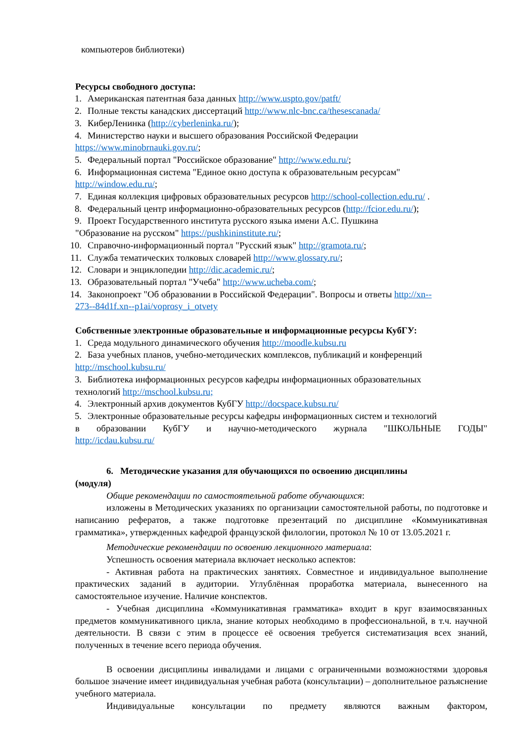компьютеров библиотеки)
Ресурсы свободного доступа:
1. Американская патентная база данных http://www.uspto.gov/patft/
2. Полные тексты канадских диссертаций http://www.nlc-bnc.ca/thesescanada/
3. КиберЛенинка (http://cyberleninka.ru/);
4. Министерство науки и высшего образования Российской Федерации
https://www.minobrnauki.gov.ru/;
5. Федеральный портал "Российское образование" http://www.edu.ru/;
6. Информационная система "Единое окно доступа к образовательным ресурсам"
http://window.edu.ru/;
7. Единая коллекция цифровых образовательных ресурсов http://school-collection.edu.ru/ .
8. Федеральный центр информационно-образовательных ресурсов (http://fcior.edu.ru/);
9. Проект Государственного института русского языка имени А.С. Пушкина
"Образование на русском" https://pushkininstitute.ru/;
10. Справочно-информационный портал "Русский язык" http://gramota.ru/;
11. Служба тематических толковых словарей http://www.glossary.ru/;
12. Словари и энциклопедии http://dic.academic.ru/;
13. Образовательный портал "Учеба" http://www.ucheba.com/;
14. Законопроект "Об образовании в Российской Федерации". Вопросы и ответы http://xn--
273--84d1f.xn--p1ai/voprosy_i_otvety
Собственные электронные образовательные и информационные ресурсы КубГУ:
1. Среда модульного динамического обучения http://moodle.kubsu.ru
2. База учебных планов, учебно-методических комплексов, публикаций и конференций
http://mschool.kubsu.ru/
3. Библиотека информационных ресурсов кафедры информационных образовательных
технологий http://mschool.kubsu.ru;
4. Электронный архив документов КубГУ http://docspace.kubsu.ru/
5. Электронные образовательные ресурсы кафедры информационных систем и технологий
в образовании КубГУ и научно-методического журнала "ШКОЛЬНЫЕ ГОДЫ"
http://icdau.kubsu.ru/
6. Методические указания для обучающихся по освоению дисциплины
(модуля)
Общие рекомендации по самостоятельной работе обучающихся:
изложены в Методических указаниях по организации самостоятельной работы, по подготовке и написанию рефератов, а также подготовке презентаций по дисциплине «Коммуникативная грамматика», утвержденных кафедрой французской филологии, протокол № 10 от 13.05.2021 г.
Методические рекомендации по освоению лекционного материала:
Успешность освоения материала включает несколько аспектов:
- Активная работа на практических занятиях. Совместное и индивидуальное выполнение практических заданий в аудитории. Углублённая проработка материала, вынесенного на самостоятельное изучение. Наличие конспектов.
- Учебная дисциплина «Коммуникативная грамматика» входит в круг взаимосвязанных предметов коммуникативного цикла, знание которых необходимо в профессиональной, в т.ч. научной деятельности. В связи с этим в процессе её освоения требуется систематизация всех знаний, полученных в течение всего периода обучения.
В освоении дисциплины инвалидами и лицами с ограниченными возможностями здоровья большое значение имеет индивидуальная учебная работа (консультации) – дополнительное разъяснение учебного материала.
Индивидуальные консультации по предмету являются важным фактором,